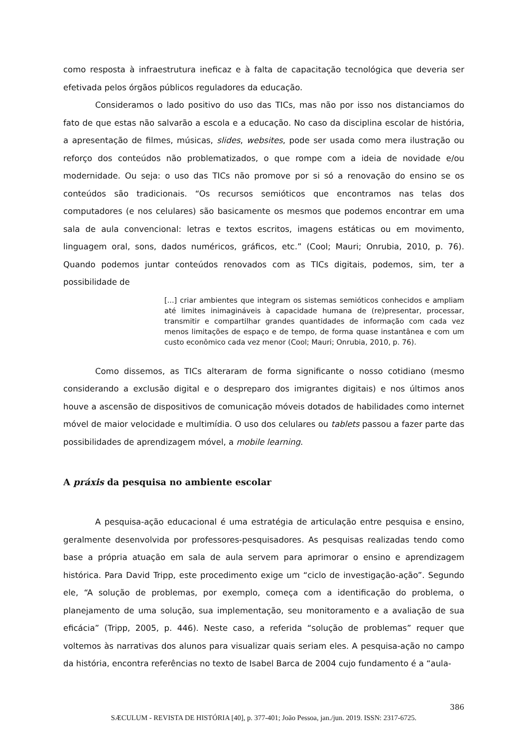como resposta à infraestrutura ineficaz e à falta de capacitação tecnológica que deveria ser efetivada pelos órgãos públicos reguladores da educação.
Consideramos o lado positivo do uso das TICs, mas não por isso nos distanciamos do fato de que estas não salvarão a escola e a educação. No caso da disciplina escolar de história, a apresentação de filmes, músicas, slides, websites, pode ser usada como mera ilustração ou reforço dos conteúdos não problematizados, o que rompe com a ideia de novidade e/ou modernidade. Ou seja: o uso das TICs não promove por si só a renovação do ensino se os conteúdos são tradicionais. “Os recursos semióticos que encontramos nas telas dos computadores (e nos celulares) são basicamente os mesmos que podemos encontrar em uma sala de aula convencional: letras e textos escritos, imagens estáticas ou em movimento, linguagem oral, sons, dados numéricos, gráficos, etc.” (Cool; Mauri; Onrubia, 2010, p. 76). Quando podemos juntar conteúdos renovados com as TICs digitais, podemos, sim, ter a possibilidade de
[...] criar ambientes que integram os sistemas semióticos conhecidos e ampliam até limites inimagináveis à capacidade humana de (re)presentar, processar, transmitir e compartilhar grandes quantidades de informação com cada vez menos limitações de espaço e de tempo, de forma quase instantânea e com um custo econômico cada vez menor (Cool; Mauri; Onrubia, 2010, p. 76).
Como dissemos, as TICs alteraram de forma significante o nosso cotidiano (mesmo considerando a exclusão digital e o despreparo dos imigrantes digitais) e nos últimos anos houve a ascensão de dispositivos de comunicação móveis dotados de habilidades como internet móvel de maior velocidade e multimídia. O uso dos celulares ou tablets passou a fazer parte das possibilidades de aprendizagem móvel, a mobile learning.
A práxis da pesquisa no ambiente escolar
A pesquisa-ação educacional é uma estratégia de articulação entre pesquisa e ensino, geralmente desenvolvida por professores-pesquisadores. As pesquisas realizadas tendo como base a própria atuação em sala de aula servem para aprimorar o ensino e aprendizagem histórica. Para David Tripp, este procedimento exige um “ciclo de investigação-ação”. Segundo ele, “A solução de problemas, por exemplo, começa com a identificação do problema, o planejamento de uma solução, sua implementação, seu monitoramento e a avaliação de sua eficácia” (Tripp, 2005, p. 446). Neste caso, a referida “solução de problemas” requer que voltemos às narrativas dos alunos para visualizar quais seriam eles. A pesquisa-ação no campo da história, encontra referências no texto de Isabel Barca de 2004 cujo fundamento é a “aula-
386
SÆCULUM - REVISTA DE HISTÓRIA [40], p. 377-401; João Pessoa, jan./jun. 2019. ISSN: 2317-6725.